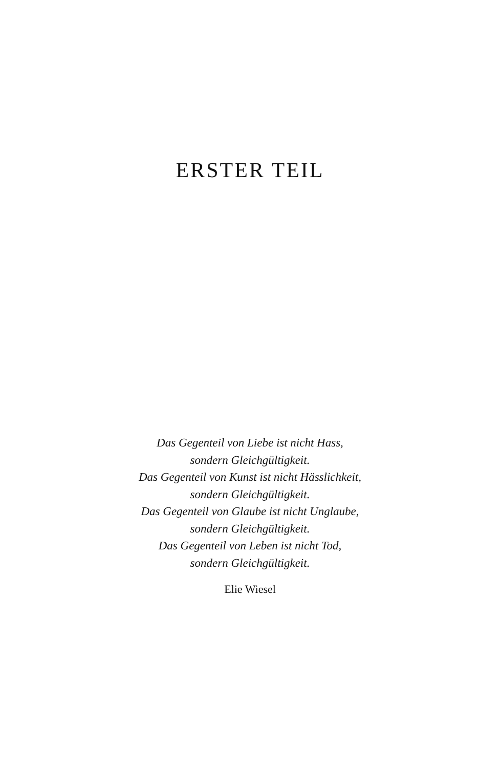ERSTER TEIL
Das Gegenteil von Liebe ist nicht Hass,
sondern Gleichgültigkeit.
Das Gegenteil von Kunst ist nicht Hässlichkeit,
sondern Gleichgültigkeit.
Das Gegenteil von Glaube ist nicht Unglaube,
sondern Gleichgültigkeit.
Das Gegenteil von Leben ist nicht Tod,
sondern Gleichgültigkeit.
Elie Wiesel